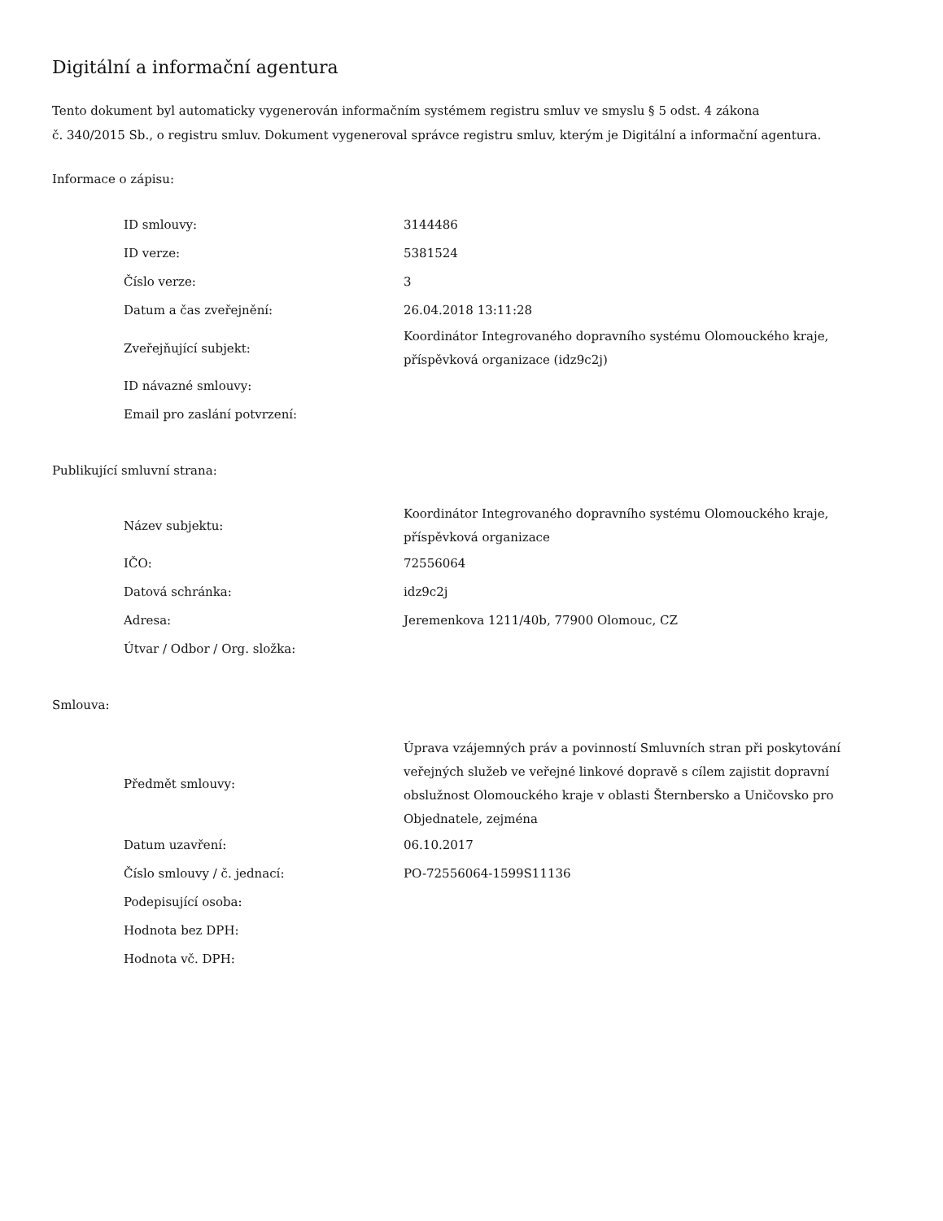Digitální a informační agentura
Tento dokument byl automaticky vygenerován informačním systémem registru smluv ve smyslu § 5 odst. 4 zákona
č. 340/2015 Sb., o registru smluv. Dokument vygeneroval správce registru smluv, kterým je Digitální a informační agentura.
Informace o zápisu:
| ID smlouvy: | 3144486 |
| ID verze: | 5381524 |
| Číslo verze: | 3 |
| Datum a čas zveřejnění: | 26.04.2018 13:11:28 |
| Zveřejňující subjekt: | Koordinátor Integrovaného dopravního systému Olomouckého kraje, příspěvková organizace (idz9c2j) |
| ID návazné smlouvy: | |
| Email pro zaslání potvrzení: | |
Publikující smluvní strana:
| Název subjektu: | Koordinátor Integrovaného dopravního systému Olomouckého kraje, příspěvková organizace |
| IČO: | 72556064 |
| Datová schránka: | idz9c2j |
| Adresa: | Jeremenkova 1211/40b, 77900 Olomouc, CZ |
| Útvar / Odbor / Org. složka: | |
Smlouva:
| Předmět smlouvy: | Úprava vzájemných práv a povinností Smluvních stran při poskytování veřejných služeb ve veřejné linkové dopravě s cílem zajistit dopravní obslužnost Olomouckého kraje v oblasti Šternbersko a Uničovsko pro Objednatele, zejména |
| Datum uzavření: | 06.10.2017 |
| Číslo smlouvy / č. jednací: | PO-72556064-1599S11136 |
| Podepisující osoba: | |
| Hodnota bez DPH: | |
| Hodnota vč. DPH: | |